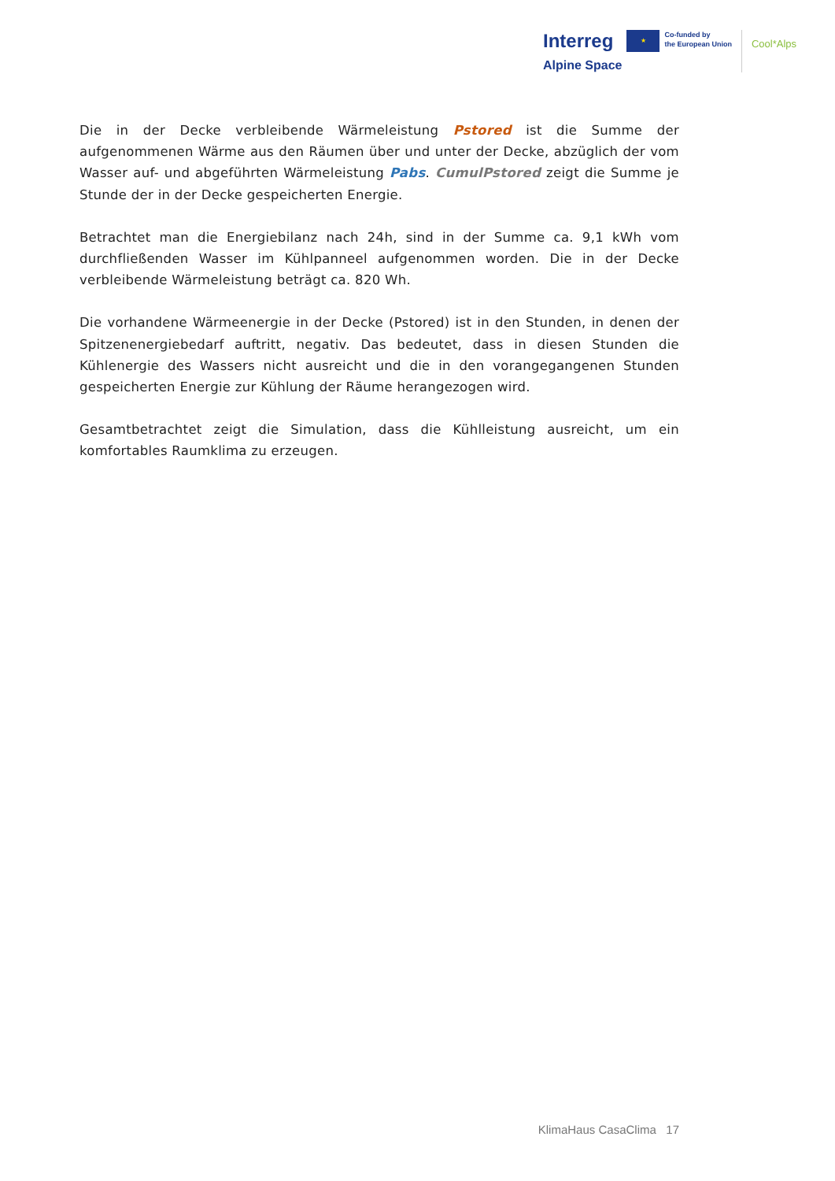Interreg
Alpine Space
★
Co-funded by
the European Union
Cool*Alps
Die in der Decke verbleibende Wärmeleistung Pstored ist die Summe der aufgenommenen Wärme aus den Räumen über und unter der Decke, abzüglich der vom Wasser auf- und abgeführten Wärmeleistung Pabs. CumulPstored zeigt die Summe je Stunde der in der Decke gespeicherten Energie.
Betrachtet man die Energiebilanz nach 24h, sind in der Summe ca. 9,1 kWh vom durchfließenden Wasser im Kühlpanneel aufgenommen worden. Die in der Decke verbleibende Wärmeleistung beträgt ca. 820 Wh.
Die vorhandene Wärmeenergie in der Decke (Pstored) ist in den Stunden, in denen der Spitzenenergiebedarf auftritt, negativ. Das bedeutet, dass in diesen Stunden die Kühlenergie des Wassers nicht ausreicht und die in den vorangegangenen Stunden gespeicherten Energie zur Kühlung der Räume herangezogen wird.
Gesamtbetrachtet zeigt die Simulation, dass die Kühlleistung ausreicht, um ein komfortables Raumklima zu erzeugen.
KlimaHaus CasaClima 17